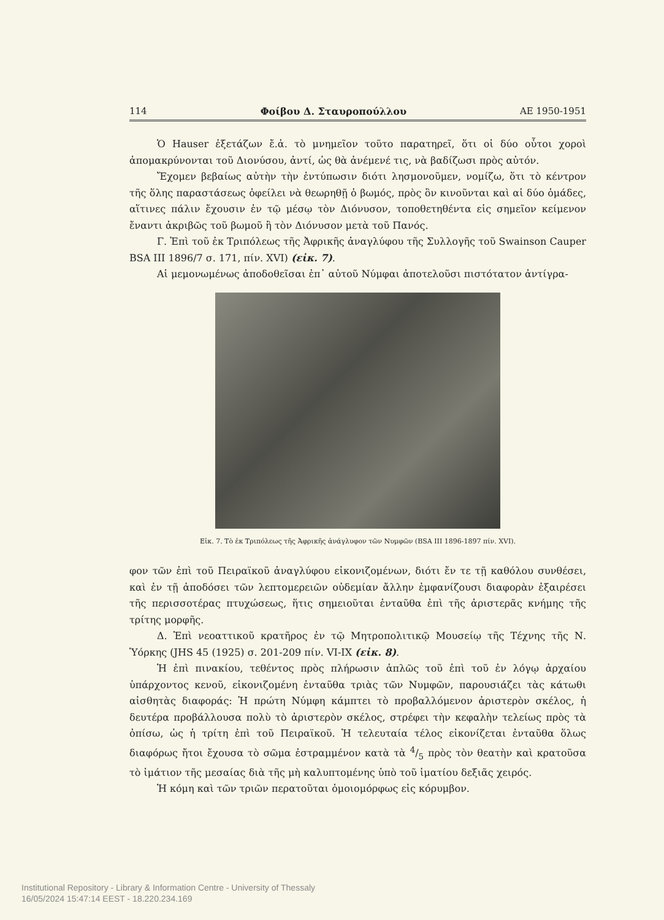114 Φοίβου Δ. Σταυροπούλλου ΑΕ 1950-1951
Ὁ Hauser ἐξετάζων ἔ.ἀ. τὸ μνημεῖον τοῦτο παρατηρεῖ, ὅτι οἱ δύο οὗτοι χοροὶ ἀπομακρύνονται τοῦ Διονύσου, ἀντί, ὡς θὰ ἀνέμενέ τις, νὰ βαδίζωσι πρὸς αὐτόν.
Ἔχομεν βεβαίως αὐτὴν τὴν ἐντύπωσιν διότι λησμονοῦμεν, νομίζω, ὅτι τὸ κέντρον τῆς ὅλης παραστάσεως ὀφείλει νὰ θεωρηθῇ ὁ βωμός, πρὸς ὃν κινοῦνται καὶ αἱ δύο ὁμάδες, αἵτινες πάλιν ἔχουσιν ἐν τῷ μέσῳ τὸν Διόνυσον, τοποθετηθέντα εἰς σημεῖον κείμενον ἔναντι ἀκριβῶς τοῦ βωμοῦ ἢ τὸν Διόνυσον μετὰ τοῦ Πανός.
Γ. Ἐπὶ τοῦ ἐκ Τριπόλεως τῆς Ἀφρικῆς ἀναγλύφου τῆς Συλλογῆς τοῦ Swainson Cauper BSA III 1896/7 σ. 171, πίν. XVI) (εἰκ. 7).
Αἱ μεμονωμένως ἀποδοθεῖσαι ἐπ᾽ αὐτοῦ Νύμφαι ἀποτελοῦσι πιστότατον ἀντίγρα-
Εἰκ. 7. Τὸ ἐκ Τριπόλεως τῆς Ἀφρικῆς ἀνάγλυφον τῶν Νυμφῶν (BSA III 1896-1897 πίν. XVI).
φον τῶν ἐπὶ τοῦ Πειραϊκοῦ ἀναγλύφου εἰκονιζομένων, διότι ἔν τε τῇ καθόλου συνθέσει, καὶ ἐν τῇ ἀποδόσει τῶν λεπτομερειῶν οὐδεμίαν ἄλλην ἐμφανίζουσι διαφορὰν ἐξαιρέσει τῆς περισσοτέρας πτυχώσεως, ἥτις σημειοῦται ἐνταῦθα ἐπὶ τῆς ἀριστερᾶς κνήμης τῆς τρίτης μορφῆς.
Δ. Ἐπὶ νεοαττικοῦ κρατῆρος ἐν τῷ Μητροπολιτικῷ Μουσείῳ τῆς Τέχνης τῆς Ν. Ὑόρκης (JHS 45 (1925) σ. 201-209 πίν. VI-IX (εἰκ. 8).
Ἡ ἐπὶ πινακίου, τεθέντος πρὸς πλήρωσιν ἁπλῶς τοῦ ἐπὶ τοῦ ἐν λόγῳ ἀρχαίου ὑπάρχοντος κενοῦ, εἰκονιζομένη ἐνταῦθα τριὰς τῶν Νυμφῶν, παρουσιάζει τὰς κάτωθι αἰσθητὰς διαφοράς: Ἡ πρώτη Νύμφη κάμπτει τὸ προβαλλόμενον ἀριστερὸν σκέλος, ἡ δευτέρα προβάλλουσα πολὺ τὸ ἀριστερὸν σκέλος, στρέφει τὴν κεφαλὴν τελείως πρὸς τὰ ὀπίσω, ὡς ἡ τρίτη ἐπὶ τοῦ Πειραϊκοῦ. Ἡ τελευταία τέλος εἰκονίζεται ἐνταῦθα ὅλως διαφόρως ἤτοι ἔχουσα τὸ σῶμα ἐστραμμένον κατὰ τὰ 4/5 πρὸς τὸν θεατὴν καὶ κρατοῦσα τὸ ἱμάτιον τῆς μεσαίας διὰ τῆς μὴ καλυπτομένης ὑπὸ τοῦ ἱματίου δεξιᾶς χειρός.
Ἡ κόμη καὶ τῶν τριῶν περατοῦται ὁμοιομόρφως εἰς κόρυμβον.
Institutional Repository - Library & Information Centre - University of Thessaly
16/05/2024 15:47:14 EEST - 18.220.234.169